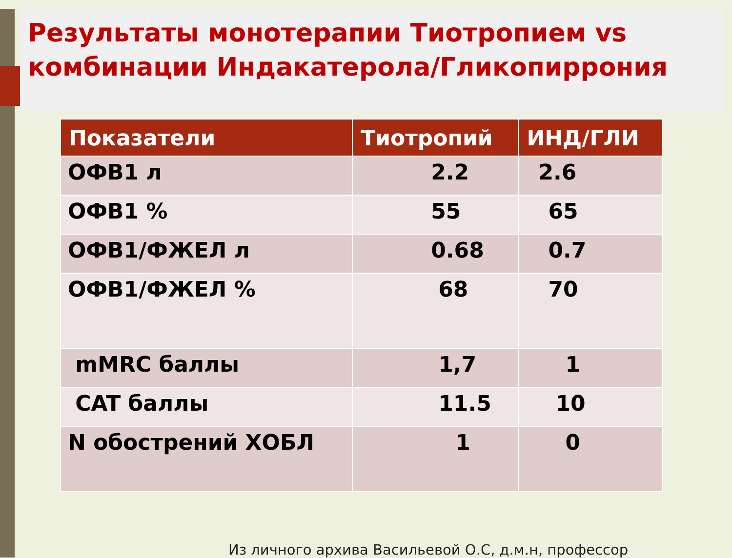Результаты монотерапии Тиотропием vs комбинации Индакатерола/Гликопиррония
| Показатели | Тиотропий | ИНД/ГЛИ |
| --- | --- | --- |
| ОФВ1 л | 2.2 | 2.6 |
| ОФВ1 % | 55 | 65 |
| ОФВ1/ФЖЕЛ л | 0.68 | 0.7 |
| ОФВ1/ФЖЕЛ % | 68 | 70 |
| mMRC баллы | 1,7 | 1 |
| CAT баллы | 11.5 | 10 |
| N обострений ХОБЛ | 1 | 0 |
Из личного архива Васильевой О.С, д.м.н, профессор